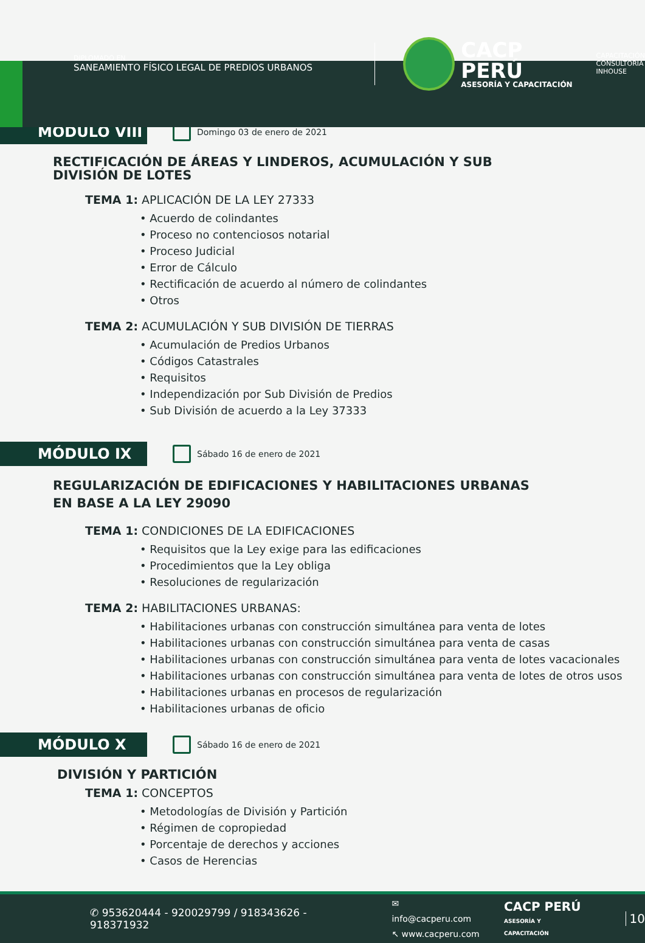DIPLOMADO EN
SANEAMIENTO FÍSICO LEGAL DE PREDIOS URBANOS
CACP PERÚ
ASESORÍA Y CAPACITACIÓN
CAPACITACIÓN
CONSULTORÍA
INHOUSE
MÓDULO VIII
Domingo 03 de enero de 2021
RECTIFICACIÓN DE ÁREAS Y LINDEROS, ACUMULACIÓN Y SUB DIVISIÓN DE LOTES
TEMA 1: APLICACIÓN DE LA LEY 27333
• Acuerdo de colindantes
• Proceso no contenciosos notarial
• Proceso Judicial
• Error de Cálculo
• Rectificación de acuerdo al número de colindantes
• Otros
TEMA 2: ACUMULACIÓN Y SUB DIVISIÓN DE TIERRAS
• Acumulación de Predios Urbanos
• Códigos Catastrales
• Requisitos
• Independización por Sub División de Predios
• Sub División de acuerdo a la Ley 37333
MÓDULO IX
Sábado 16 de enero de 2021
REGULARIZACIÓN DE EDIFICACIONES Y HABILITACIONES URBANAS EN BASE A LA LEY 29090
TEMA 1: CONDICIONES DE LA EDIFICACIONES
• Requisitos que la Ley exige para las edificaciones
• Procedimientos que la Ley obliga
• Resoluciones de regularización
TEMA 2: HABILITACIONES URBANAS:
• Habilitaciones urbanas con construcción simultánea para venta de lotes
• Habilitaciones urbanas con construcción simultánea para venta de casas
• Habilitaciones urbanas con construcción simultánea para venta de lotes vacacionales
• Habilitaciones urbanas con construcción simultánea para venta de lotes de otros usos
• Habilitaciones urbanas en procesos de regularización
• Habilitaciones urbanas de oficio
MÓDULO X
Sábado 16 de enero de 2021
DIVISIÓN Y PARTICIÓN
TEMA 1: CONCEPTOS
• Metodologías de División y Partición
• Régimen de copropiedad
• Porcentaje de derechos y acciones
• Casos de Herencias
✆ 953620444 - 920029799 / 918343626 - 918371932 ✉ info@cacperu.com
↖ www.cacperu.com CACP PERÚ
ASESORÍA Y CAPACITACIÓN 10